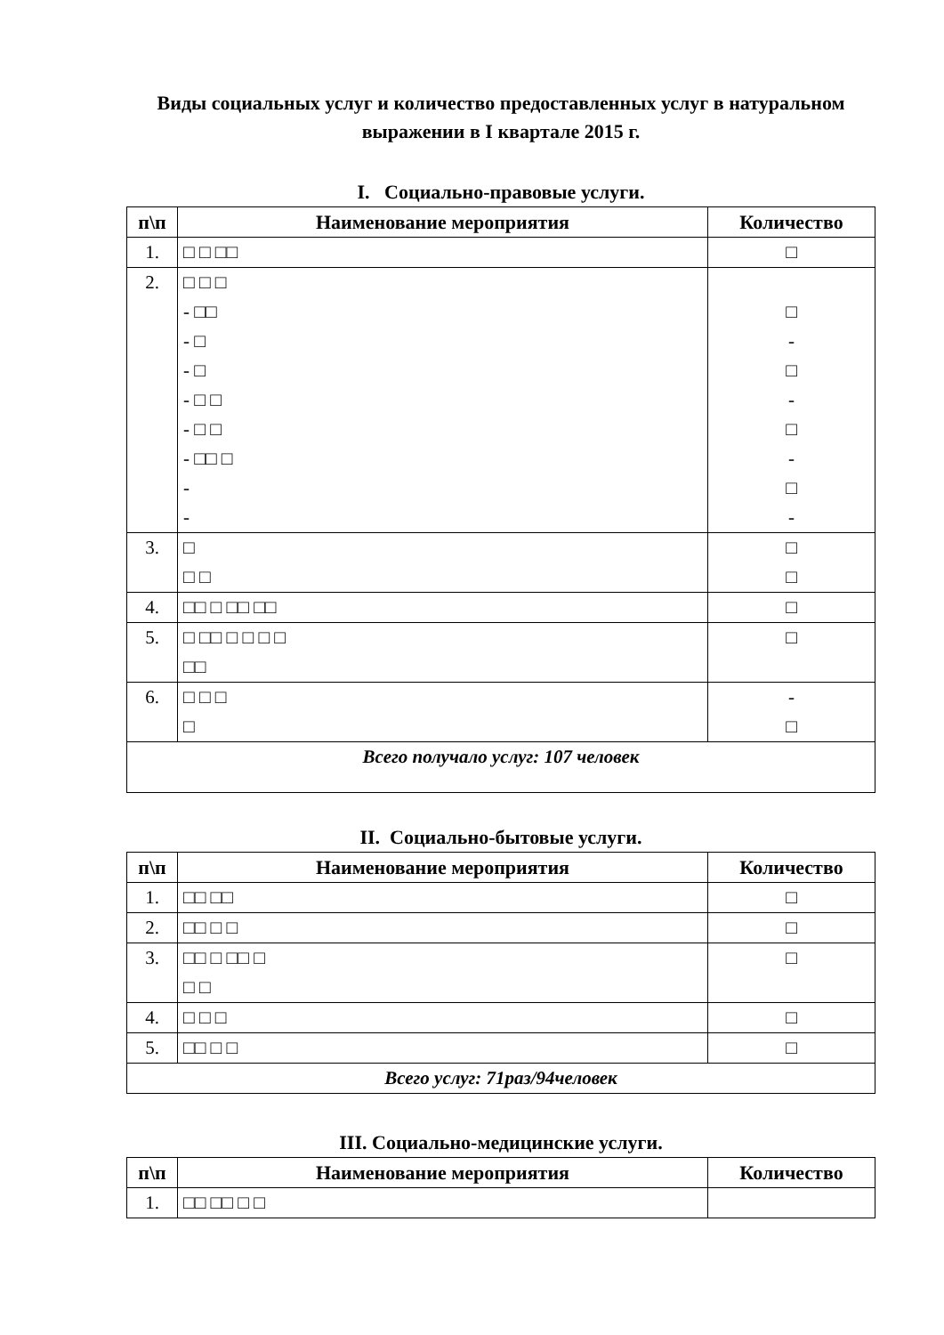Виды социальных услуг и количество предоставленных услуг в натуральном выражении в I квартале 2015 г.
I. Социально-правовые услуги.
| п\п | Наименование мероприятия | Количество |
| --- | --- | --- |
| 1. | □ □ □□ | □ |
| 2. | □ □ □ - □□ - □ - □ - □ □ - □ □ - □□ □ - - | □ - □ - □ - □ - |
| 3. | □ □ □ | □ □ |
| 4. | □□ □ □□ □□ | □ |
| 5. | □ □□ □ □ □ □ □□ | □ |
| 6. | □ □ □ □ | - □ |
| Всего получало услуг: 107 человек | | |
II. Социально-бытовые услуги.
| п\п | Наименование мероприятия | Количество |
| --- | --- | --- |
| 1. | □□ □□ | □ |
| 2. | □□ □ □ | □ |
| 3. | □□ □ □□ □ □ □ | □ |
| 4. | □ □ □ | □ |
| 5. | □□ □ □ | □ |
| Всего услуг: 71раз/94человек | | |
III. Социально-медицинские услуги.
| п\п | Наименование мероприятия | Количество |
| --- | --- | --- |
| 1. | □□ □□ □ □ | |